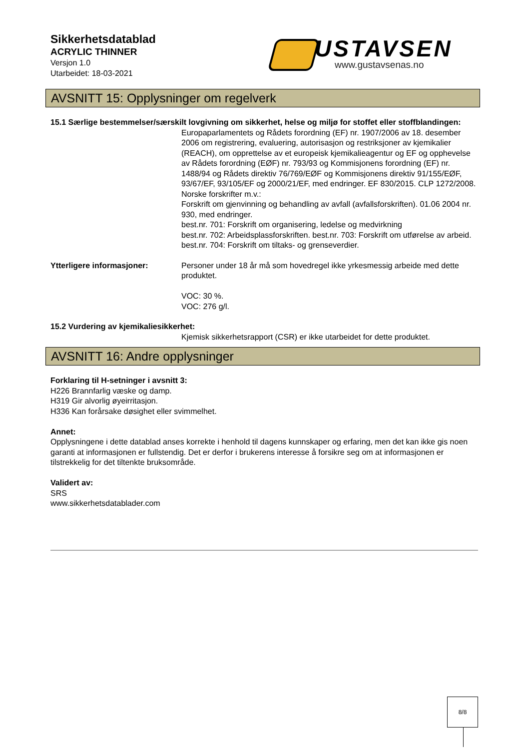Sikkerhetsdatablad
ACRYLIC THINNER
Versjon 1.0
Utarbeidet: 18-03-2021
USTAVSEN
www.gustavsenas.no
AVSNITT 15: Opplysninger om regelverk
15.1 Særlige bestemmelser/særskilt lovgivning om sikkerhet, helse og miljø for stoffet eller stoffblandingen:
Europaparlamentets og Rådets forordning (EF) nr. 1907/2006 av 18. desember 2006 om registrering, evaluering, autorisasjon og restriksjoner av kjemikalier (REACH), om opprettelse av et europeisk kjemikalieagentur og EF og opphevelse av Rådets forordning (EØF) nr. 793/93 og Kommisjonens forordning (EF) nr. 1488/94 og Rådets direktiv 76/769/EØF og Kommisjonens direktiv 91/155/EØF, 93/67/EF, 93/105/EF og 2000/21/EF, med endringer. EF 830/2015. CLP 1272/2008.
Norske forskrifter m.v.:
Forskrift om gjenvinning og behandling av avfall (avfallsforskriften). 01.06 2004 nr. 930, med endringer.
best.nr. 701: Forskrift om organisering, ledelse og medvirkning
best.nr. 702: Arbeidsplassforskriften. best.nr. 703: Forskrift om utførelse av arbeid. best.nr. 704: Forskrift om tiltaks- og grenseverdier.
Ytterligere informasjoner: Personer under 18 år må som hovedregel ikke yrkesmessig arbeide med dette produktet.
VOC: 30 %.
VOC: 276 g/l.
15.2 Vurdering av kjemikaliesikkerhet:
Kjemisk sikkerhetsrapport (CSR) er ikke utarbeidet for dette produktet.
AVSNITT 16: Andre opplysninger
Forklaring til H-setninger i avsnitt 3:
H226 Brannfarlig væske og damp.
H319 Gir alvorlig øyeirritasjon.
H336 Kan forårsake døsighet eller svimmelhet.
Annet:
Opplysningene i dette datablad anses korrekte i henhold til dagens kunnskaper og erfaring, men det kan ikke gis noen garanti at informasjonen er fullstendig. Det er derfor i brukerens interesse å forsikre seg om at informasjonen er tilstrekkelig for det tiltenkte bruksområde.
Validert av:
SRS
www.sikkerhetsdatablader.com
8/8